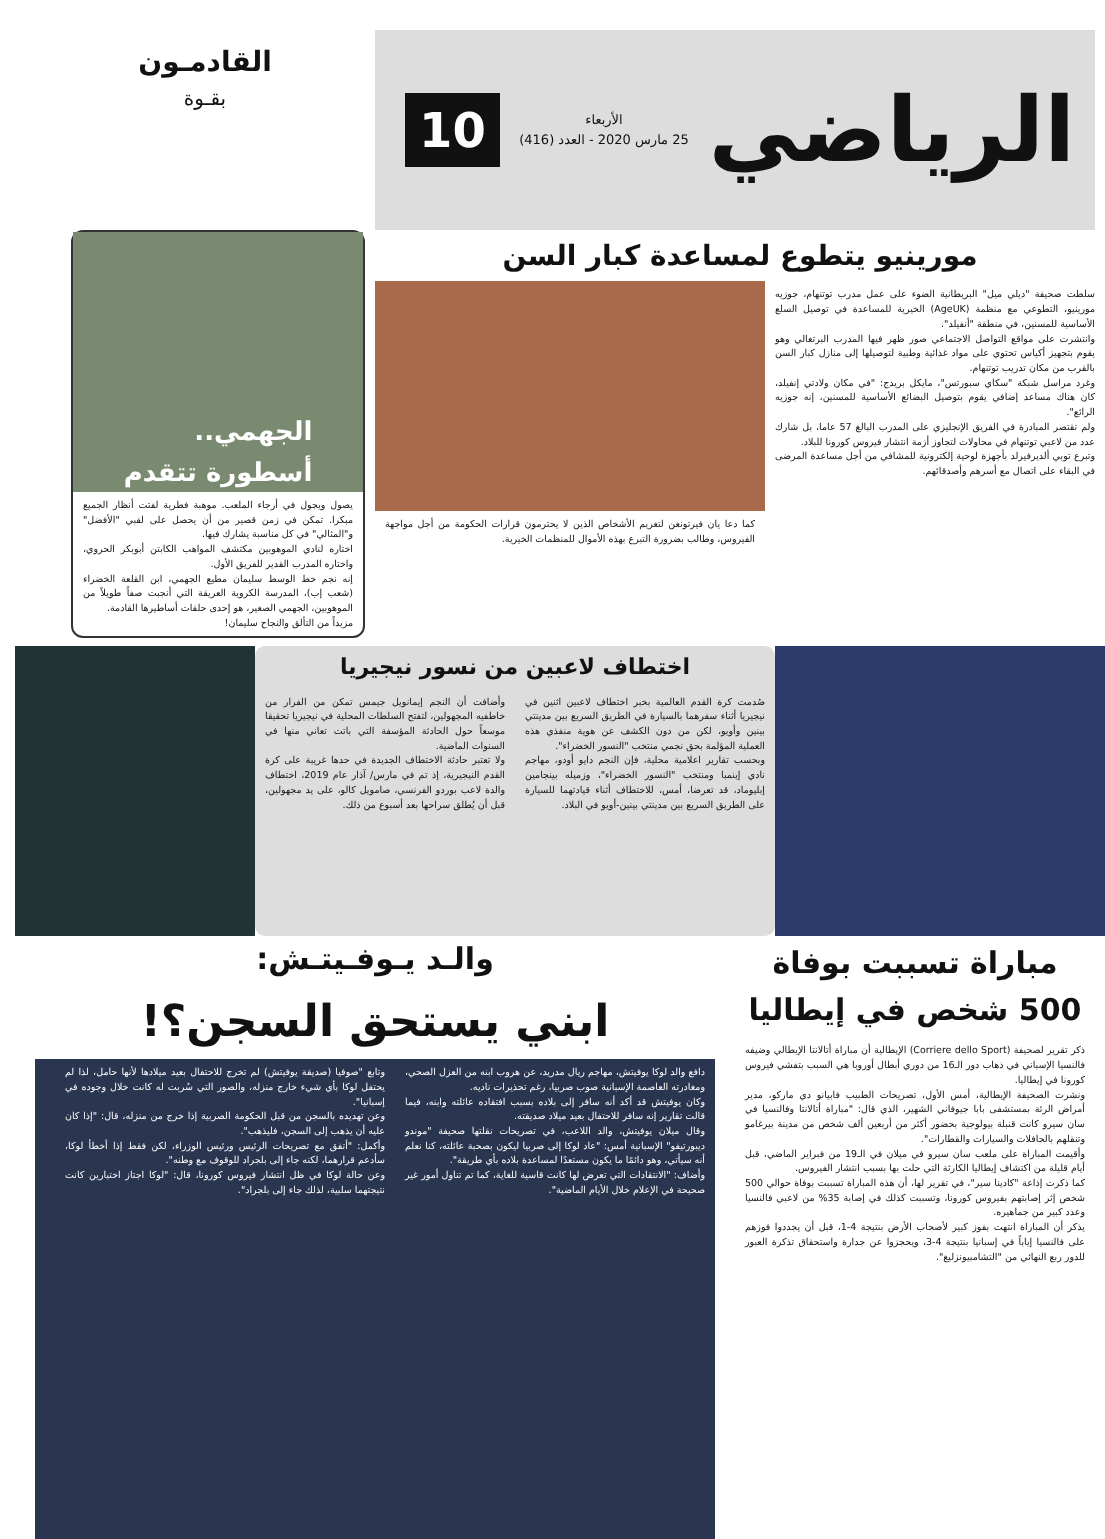الرياضي
الأربعاء
25 مارس 2020 - العدد (416)
10
القادمـون
بقـوة
مورينيو يتطوع لمساعدة كبار السن
سلطت صحيفة "ديلي ميل" البريطانية الضوء على عمل مدرب توتنهام، جوزيه مورينيو، التطوعي مع منظمة (AgeUK) الخيرية للمساعدة في توصيل السلع الأساسية للمسنين، في منطقة "أنفيلد".
وانتشرت على مواقع التواصل الاجتماعي صور ظهر فيها المدرب البرتغالي وهو يقوم بتجهيز أكياس تحتوي على مواد غذائية وطبية لتوصيلها إلى منازل كبار السن بالقرب من مكان تدريب توتنهام.
وغرد مراسل شبكة "سكاي سبورتس"، مايكل بريدج: "في مكان ولادتي إنفيلد، كان هناك مساعد إضافي يقوم بتوصيل البضائع الأساسية للمسنين، إنه جوزيه الرائع".
ولم تقتصر المبادرة في الفريق الإنجليزي على المدرب البالغ 57 عاما، بل شارك عدد من لاعبي توتنهام في محاولات لتجاوز أزمة انتشار فيروس كورونا للبلاد.
وتبرع توبي ألديرفيرلد بأجهزة لوحية إلكترونية للمشافي من أجل مساعدة المرضى في البقاء على اتصال مع أسرهم وأصدقائهم.
كما دعا يان فيرتونغن لتغريم الأشخاص الذين لا يحترمون قرارات الحكومة من أجل مواجهة الفيروس، وطالب بضرورة التبرع بهذه الأموال للمنظمات الخيرية.
الجهمي..
أسطورة تتقدم
يصول ويجول في أرجاء الملعب. موهبة فطرية لفتت أنظار الجميع مبكرا. تمكن في زمن قصير من أن يحصل على لقبي "الأفضل" و"المثالي" في كل مناسبة يشارك فيها.
اختاره لنادي الموهوبين مكتشف المواهب الكابتن أبوبكر الحروي، واختاره المدرب القدير للفريق الأول.
إنه نجم خط الوسط سليمان مطيع الجهمي، ابن القلعة الخضراء (شعب إب)، المدرسة الكروية العريقة التي أنجبت صفاً طويلاً من الموهوبين، الجهمي الصغير، هو إحدى حلقات أساطيرها القادمة.
مزيداً من التألق والنجاح سليمان!
اختطاف لاعبين من نسور نيجيريا
صُدمت كرة القدم العالمية بخبر اختطاف لاعبين اثنين في نيجيريا أثناء سفرهما بالسيارة في الطريق السريع بين مدينتي بينين وأويو، لكن من دون الكشف عن هوية منفذي هذه العملية المؤلمة بحق نجمي منتخب "النسور الخضراء".
وبحسب تقارير اعلامية محلية، فإن النجم دايو أودو، مهاجم نادي إينمبا ومنتخب "النسور الخضراء"، وزميله بينجامين إبليوماد، قد تعرضا، أمس، للاختطاف أثناء قيادتهما للسيارة على الطريق السريع بين مدينتي بينين-أويو في البلاد.
وأضافت أن النجم إيمانويل جيمس تمكن من الفرار من خاطفيه المجهولين، لتفتح السلطات المحلية في نيجيريا تحقيقا موسعاً حول الحادثة المؤسفة التي باتت تعاني منها في السنوات الماضية.
ولا تعتبر حادثة الاختطاف الجديدة في حدها غريبة على كرة القدم النيجيرية، إذ تم في مارس/ آذار عام 2019، اختطاف والدة لاعب بوردو الفرنسي، صامويل كالو، على يد مجهولين، قبل أن يُطلق سراحها بعد أسبوع من ذلك.
مباراة تسببت بوفاة 500 شخص في إيطاليا
ذكر تقرير لصحيفة (Corriere dello Sport) الإيطالية أن مباراة أتالانتا الإيطالي وضيفه فالنسيا الإسباني في ذهاب دور الـ16 من دوري أبطال أوروبا هي السبب بتفشي فيروس كورونا في إيطاليا.
ونشرت الصحيفة الإيطالية، أمس الأول، تصريحات الطبيب فابيانو دي ماركو، مدير أمراض الرئة بمستشفى بابا جيوفاني الشهير، الذي قال: "مباراة أتالانتا وفالنسيا في سان سيرو كانت قنبلة بيولوجية بحضور أكثر من أربعين ألف شخص من مدينة بيرغامو وتنقلهم بالحافلات والسيارات والقطارات".
وأقيمت المباراة على ملعب سان سيرو في ميلان في الـ19 من فبراير الماضي، قبل أيام قليلة من اكتشاف إيطاليا الكارثة التي حلت بها بسبب انتشار الفيروس.
كما ذكرت إذاعة "كادينا سير"، في تقرير لها، أن هذه المباراة تسببت بوفاة حوالي 500 شخص إثر إصابتهم بفيروس كورونا، وتسببت كذلك في إصابة 35% من لاعبي فالنسيا وعدد كبير من جماهيره.
يذكر أن المباراة انتهت بفوز كبير لأصحاب الأرض بنتيجة 4-1، قبل أن يجددوا فوزهم على فالنسيا إياباً في إسبانيا بنتيجة 4-3، ويحجزوا عن جدارة واستحقاق تذكرة العبور للدور ربع النهائي من "التشامبيونزليغ".
والـد يـوفـيتـش:
ابني يستحق السجن؟!
دافع والد لوكا يوفيتش، مهاجم ريال مدريد، عن هروب ابنه من العزل الصحي، ومغادرته العاصمة الإسبانية صوب صربيا، رغم تحذيرات ناديه.
وكان يوفيتش قد أكد أنه سافر إلى بلاده بسبب افتقاده عائلته وابنه، فيما قالت تقارير إنه سافر للاحتفال بعيد ميلاد صديقته.
وقال ميلان يوفيتش، والد اللاعب، في تصريحات نقلتها صحيفة "موندو ديبورتيفو" الإسبانية أمس: "عاد لوكا إلى صربيا ليكون بصحبة عائلته، كنا نعلم أنه سيأتي، وهو دائمًا ما يكون مستعدًا لمساعدة بلاده بأي طريقة".
وأضاف: "الانتقادات التي تعرض لها كانت قاسية للغاية، كما تم تناول أمور غير صحيحة في الإعلام خلال الأيام الماضية".
وتابع "صوفيا (صديقة يوفيتش) لم تخرج للاحتفال بعيد ميلادها لأنها حامل، لذا لم يحتفل لوكا بأي شيء خارج منزله، والصور التي سُربت له كانت خلال وجوده في إسبانيا".
وعن تهديده بالسجن من قبل الحكومة الصربية إذا خرج من منزله، قال: "إذا كان عليه أن يذهب إلى السجن، فليذهب".
وأكمل: "أتفق مع تصريحات الرئيس ورئيس الوزراء، لكن فقط إذا أخطأ لوكا، سأدعم قرارهما، لكنه جاء إلى بلجراد للوقوف مع وطنه".
وعن حالة لوكا في ظل انتشار فيروس كورونا، قال: "لوكا اجتاز اختبارين كانت نتيجتهما سلبية، لذلك جاء إلى بلجراد".